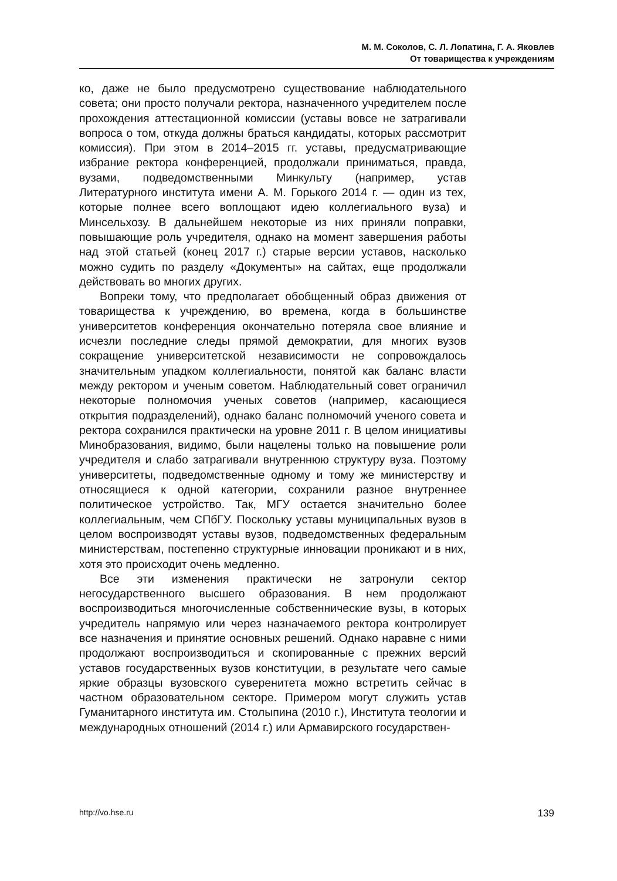М. М. Соколов, С. Л. Лопатина, Г. А. Яковлев
От товарищества к учреждениям
ко, даже не было предусмотрено существование наблюдательного совета; они просто получали ректора, назначенного учредителем после прохождения аттестационной комиссии (уставы вовсе не затрагивали вопроса о том, откуда должны браться кандидаты, которых рассмотрит комиссия). При этом в 2014–2015 гг. уставы, предусматривающие избрание ректора конференцией, продолжали приниматься, правда, вузами, подведомственными Минкульту (например, устав Литературного института имени А. М. Горького 2014 г. — один из тех, которые полнее всего воплощают идею коллегиального вуза) и Минсельхозу. В дальнейшем некоторые из них приняли поправки, повышающие роль учредителя, однако на момент завершения работы над этой статьей (конец 2017 г.) старые версии уставов, насколько можно судить по разделу «Документы» на сайтах, еще продолжали действовать во многих других.
Вопреки тому, что предполагает обобщенный образ движения от товарищества к учреждению, во времена, когда в большинстве университетов конференция окончательно потеряла свое влияние и исчезли последние следы прямой демократии, для многих вузов сокращение университетской независимости не сопровождалось значительным упадком коллегиальности, понятой как баланс власти между ректором и ученым советом. Наблюдательный совет ограничил некоторые полномочия ученых советов (например, касающиеся открытия подразделений), однако баланс полномочий ученого совета и ректора сохранился практически на уровне 2011 г. В целом инициативы Минобразования, видимо, были нацелены только на повышение роли учредителя и слабо затрагивали внутреннюю структуру вуза. Поэтому университеты, подведомственные одному и тому же министерству и относящиеся к одной категории, сохранили разное внутреннее политическое устройство. Так, МГУ остается значительно более коллегиальным, чем СПбГУ. Поскольку уставы муниципальных вузов в целом воспроизводят уставы вузов, подведомственных федеральным министерствам, постепенно структурные инновации проникают и в них, хотя это происходит очень медленно.
Все эти изменения практически не затронули сектор негосударственного высшего образования. В нем продолжают воспроизводиться многочисленные собственнические вузы, в которых учредитель напрямую или через назначаемого ректора контролирует все назначения и принятие основных решений. Однако наравне с ними продолжают воспроизводиться и скопированные с прежних версий уставов государственных вузов конституции, в результате чего самые яркие образцы вузовского суверенитета можно встретить сейчас в частном образовательном секторе. Примером могут служить устав Гуманитарного института им. Столыпина (2010 г.), Института теологии и международных отношений (2014 г.) или Армавирского государствен-
http://vo.hse.ru 139